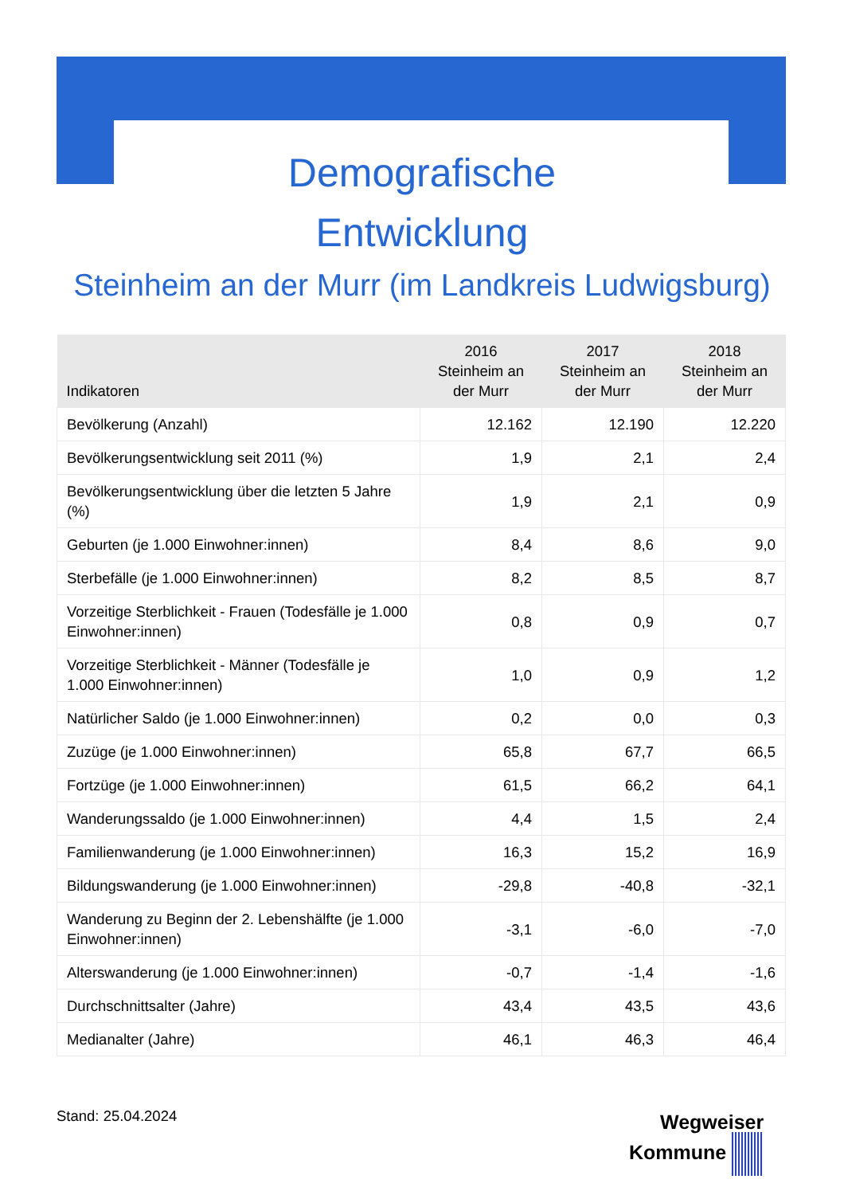Demografische
Entwicklung
Steinheim an der Murr (im Landkreis Ludwigsburg)
| Indikatoren | 2016 Steinheim an der Murr | 2017 Steinheim an der Murr | 2018 Steinheim an der Murr |
| --- | --- | --- | --- |
| Bevölkerung (Anzahl) | 12.162 | 12.190 | 12.220 |
| Bevölkerungsentwicklung seit 2011 (%) | 1,9 | 2,1 | 2,4 |
| Bevölkerungsentwicklung über die letzten 5 Jahre (%) | 1,9 | 2,1 | 0,9 |
| Geburten (je 1.000 Einwohner:innen) | 8,4 | 8,6 | 9,0 |
| Sterbefälle (je 1.000 Einwohner:innen) | 8,2 | 8,5 | 8,7 |
| Vorzeitige Sterblichkeit - Frauen (Todesfälle je 1.000 Einwohner:innen) | 0,8 | 0,9 | 0,7 |
| Vorzeitige Sterblichkeit - Männer (Todesfälle je 1.000 Einwohner:innen) | 1,0 | 0,9 | 1,2 |
| Natürlicher Saldo (je 1.000 Einwohner:innen) | 0,2 | 0,0 | 0,3 |
| Zuzüge (je 1.000 Einwohner:innen) | 65,8 | 67,7 | 66,5 |
| Fortzüge (je 1.000 Einwohner:innen) | 61,5 | 66,2 | 64,1 |
| Wanderungssaldo (je 1.000 Einwohner:innen) | 4,4 | 1,5 | 2,4 |
| Familienwanderung (je 1.000 Einwohner:innen) | 16,3 | 15,2 | 16,9 |
| Bildungswanderung (je 1.000 Einwohner:innen) | -29,8 | -40,8 | -32,1 |
| Wanderung zu Beginn der 2. Lebenshälfte (je 1.000 Einwohner:innen) | -3,1 | -6,0 | -7,0 |
| Alterswanderung (je 1.000 Einwohner:innen) | -0,7 | -1,4 | -1,6 |
| Durchschnittsalter (Jahre) | 43,4 | 43,5 | 43,6 |
| Medianalter (Jahre) | 46,1 | 46,3 | 46,4 |
Stand: 25.04.2024
Wegweiser
Kommune